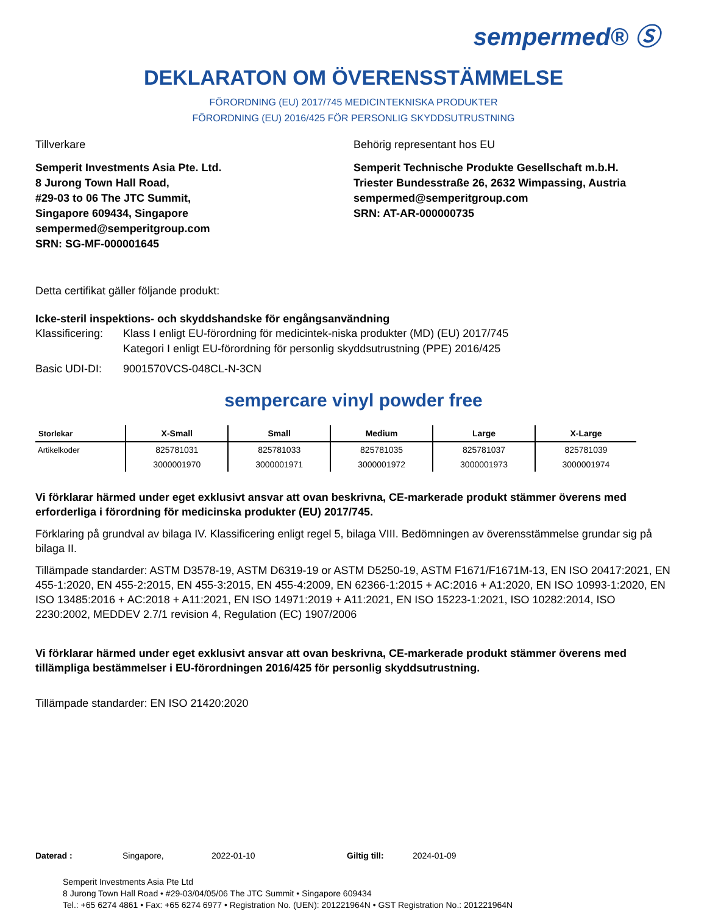sempermed® Ⓢ
DEKLARATON OM ÖVERENSSTÄMMELSE
FÖRORDNING (EU) 2017/745 MEDICINTEKNISKA PRODUKTER
FÖRORDNING (EU) 2016/425 FÖR PERSONLIG SKYDDSUTRUSTNING
Tillverkare
Semperit Investments Asia Pte. Ltd.
8 Jurong Town Hall Road,
#29-03 to 06 The JTC Summit,
Singapore 609434, Singapore
sempermed@semperitgroup.com
SRN: SG-MF-000001645
Behörig representant hos EU
Semperit Technische Produkte Gesellschaft m.b.H.
Triester Bundesstraße 26, 2632 Wimpassing, Austria
sempermed@semperitgroup.com
SRN: AT-AR-000000735
Detta certifikat gäller följande produkt:
Icke-steril inspektions- och skyddshandske för engångsanvändning
Klassificering: Klass I enligt EU-förordning för medicintek-niska produkter (MD) (EU) 2017/745
Kategori I enligt EU-förordning för personlig skyddsutrustning (PPE) 2016/425
Basic UDI-DI: 9001570VCS-048CL-N-3CN
sempercare vinyl powder free
| Storlekar | X-Small | Small | Medium | Large | X-Large |
| --- | --- | --- | --- | --- | --- |
| Artikelkoder | 825781031 | 825781033 | 825781035 | 825781037 | 825781039 |
| | 3000001970 | 3000001971 | 3000001972 | 3000001973 | 3000001974 |
Vi förklarar härmed under eget exklusivt ansvar att ovan beskrivna, CE-markerade produkt stämmer överens med erforderliga i förordning för medicinska produkter (EU) 2017/745.
Förklaring på grundval av bilaga IV. Klassificering enligt regel 5, bilaga VIII. Bedömningen av överensstämmelse grundar sig på bilaga II.
Tillämpade standarder: ASTM D3578-19, ASTM D6319-19 or ASTM D5250-19, ASTM F1671/F1671M-13, EN ISO 20417:2021, EN 455-1:2020, EN 455-2:2015, EN 455-3:2015, EN 455-4:2009, EN 62366-1:2015 + AC:2016 + A1:2020, EN ISO 10993-1:2020, EN ISO 13485:2016 + AC:2018 + A11:2021, EN ISO 14971:2019 + A11:2021, EN ISO 15223-1:2021, ISO 10282:2014, ISO 2230:2002, MEDDEV 2.7/1 revision 4, Regulation (EC) 1907/2006
Vi förklarar härmed under eget exklusivt ansvar att ovan beskrivna, CE-markerade produkt stämmer överens med tillämpliga bestämmelser i EU-förordningen 2016/425 för personlig skyddsutrustning.
Tillämpade standarder: EN ISO 21420:2020
Daterad : Singapore, 2022-01-10 Giltig till: 2024-01-09
Semperit Investments Asia Pte Ltd
8 Jurong Town Hall Road • #29-03/04/05/06 The JTC Summit • Singapore 609434
Tel.: +65 6274 4861 • Fax: +65 6274 6977 • Registration No. (UEN): 201221964N • GST Registration No.: 201221964N